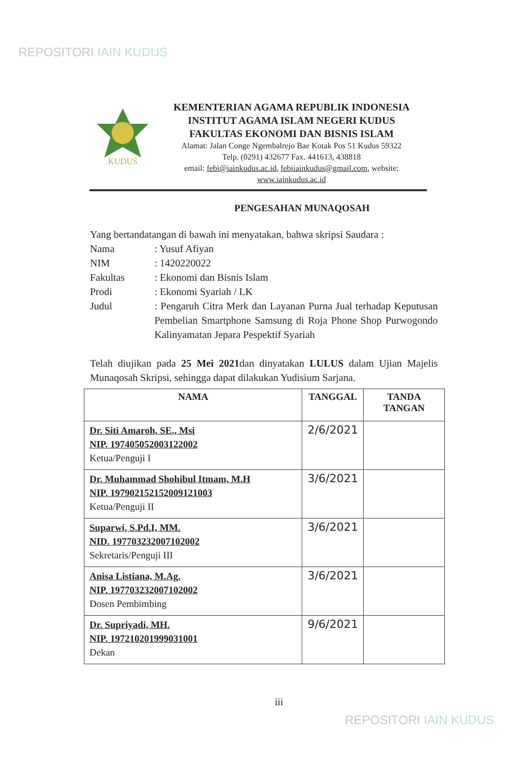REPOSITORI IAIN KUDUS
KUDUS
KEMENTERIAN AGAMA REPUBLIK INDONESIA
INSTITUT AGAMA ISLAM NEGERI KUDUS
FAKULTAS EKONOMI DAN BISNIS ISLAM
Alamat: Jalan Conge Ngembalrejo Bae Kotak Pos 51 Kudus 59322
Telp. (0291) 432677 Fax. 441613, 438818
email: febi@iainkudus.ac.id, febiiainkudus@gmail.com, website:
www.iainkudus.ac.id
PENGESAHAN MUNAQOSAH
Yang bertandatangan di bawah ini menyatakan, bahwa skripsi Saudara :
Nama : Yusuf Afiyan
NIM : 1420220022
Fakultas : Ekonomi dan Bisnis Islam
Prodi : Ekonomi Syariah / LK
Judul : Pengaruh Citra Merk dan Layanan Purna Jual terhadap Keputusan Pembelian Smartphone Samsung di Roja Phone Shop Purwogondo Kalinyamatan Jepara Pespektif Syariah
Telah diujikan pada 25 Mei 2021dan dinyatakan LULUS dalam Ujian Majelis Munaqosah Skripsi, sehingga dapat dilakukan Yudisium Sarjana.
| NAMA | TANGGAL | TANDA TANGAN |
| --- | --- | --- |
| Dr. Siti Amaroh, SE., Msi NIP. 197405052003122002 Ketua/Penguji I | 2/6/2021 | |
| Dr. Muhammad Shohibul Itmam, M.H NIP. 197902152152009121003 Ketua/Penguji II | 3/6/2021 | |
| Suparwi, S.Pd.I, MM. NID. 197703232007102002 Sekretaris/Penguji III | 3/6/2021 | |
| Anisa Listiana, M.Ag. NIP. 197703232007102002 Dosen Pembimbing | 3/6/2021 | |
| Dr. Supriyadi, MH. NIP. 197210201999031001 Dekan | 9/6/2021 | |
iii
REPOSITORI IAIN KUDUS